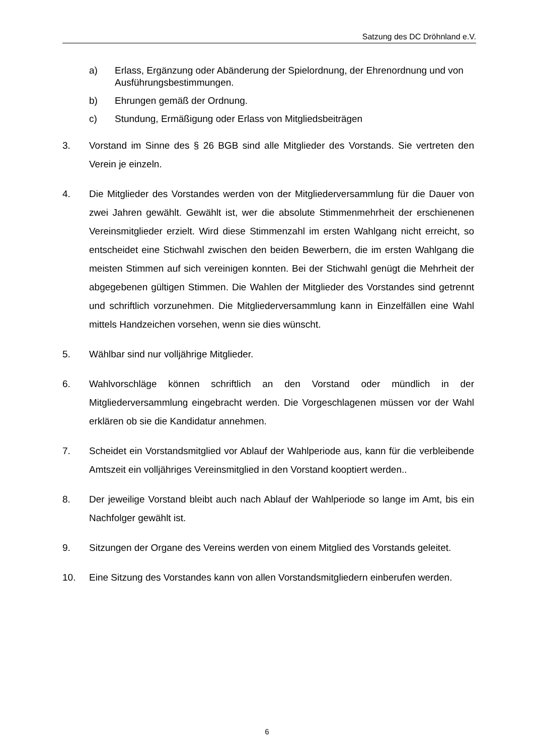Satzung des DC Dröhnland e.V.
a) Erlass, Ergänzung oder Abänderung der Spielordnung, der Ehrenordnung und von Ausführungsbestimmungen.
b) Ehrungen gemäß der Ordnung.
c) Stundung, Ermäßigung oder Erlass von Mitgliedsbeiträgen
3. Vorstand im Sinne des § 26 BGB sind alle Mitglieder des Vorstands. Sie vertreten den Verein je einzeln.
4. Die Mitglieder des Vorstandes werden von der Mitgliederversammlung für die Dauer von zwei Jahren gewählt. Gewählt ist, wer die absolute Stimmenmehrheit der erschienenen Vereinsmitglieder erzielt. Wird diese Stimmenzahl im ersten Wahlgang nicht erreicht, so entscheidet eine Stichwahl zwischen den beiden Bewerbern, die im ersten Wahlgang die meisten Stimmen auf sich vereinigen konnten. Bei der Stichwahl genügt die Mehrheit der abgegebenen gültigen Stimmen. Die Wahlen der Mitglieder des Vorstandes sind getrennt und schriftlich vorzunehmen. Die Mitgliederversammlung kann in Einzelfällen eine Wahl mittels Handzeichen vorsehen, wenn sie dies wünscht.
5. Wählbar sind nur volljährige Mitglieder.
6. Wahlvorschläge können schriftlich an den Vorstand oder mündlich in der Mitgliederversammlung eingebracht werden. Die Vorgeschlagenen müssen vor der Wahl erklären ob sie die Kandidatur annehmen.
7. Scheidet ein Vorstandsmitglied vor Ablauf der Wahlperiode aus, kann für die verbleibende Amtszeit ein volljähriges Vereinsmitglied in den Vorstand kooptiert werden..
8. Der jeweilige Vorstand bleibt auch nach Ablauf der Wahlperiode so lange im Amt, bis ein Nachfolger gewählt ist.
9. Sitzungen der Organe des Vereins werden von einem Mitglied des Vorstands geleitet.
10. Eine Sitzung des Vorstandes kann von allen Vorstandsmitgliedern einberufen werden.
6